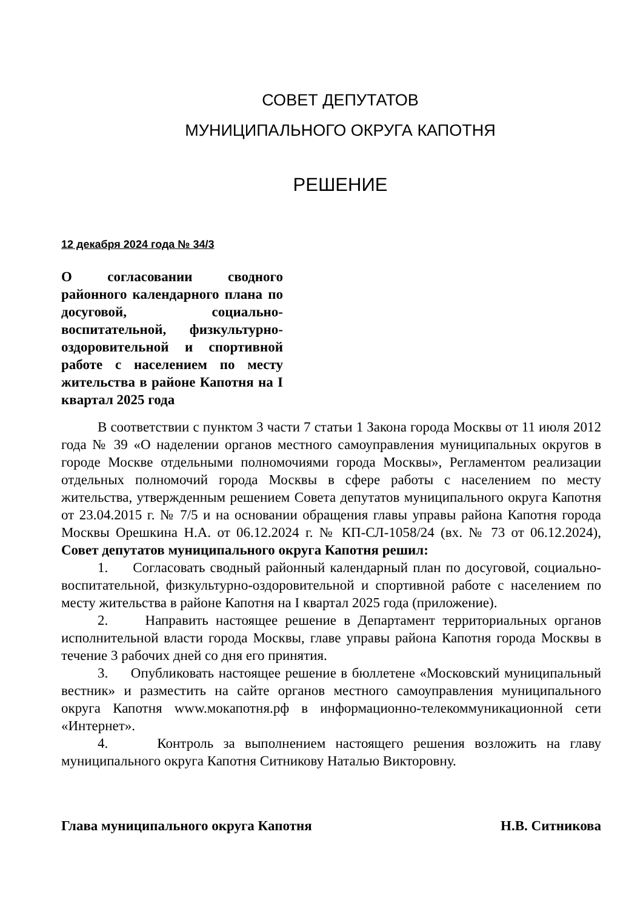СОВЕТ ДЕПУТАТОВ
МУНИЦИПАЛЬНОГО ОКРУГА КАПОТНЯ
РЕШЕНИЕ
12 декабря 2024 года № 34/3
О согласовании сводного районного календарного плана по досуговой, социально-воспитательной, физкультурно-оздоровительной и спортивной работе с населением по месту жительства в районе Капотня на I квартал 2025 года
В соответствии с пунктом 3 части 7 статьи 1 Закона города Москвы от 11 июля 2012 года № 39 «О наделении органов местного самоуправления муниципальных округов в городе Москве отдельными полномочиями города Москвы», Регламентом реализации отдельных полномочий города Москвы в сфере работы с населением по месту жительства, утвержденным решением Совета депутатов муниципального округа Капотня от 23.04.2015 г. № 7/5 и на основании обращения главы управы района Капотня города Москвы Орешкина Н.А. от 06.12.2024 г. № КП-СЛ-1058/24 (вх. № 73 от 06.12.2024), Совет депутатов муниципального округа Капотня решил:
1. Согласовать сводный районный календарный план по досуговой, социально-воспитательной, физкультурно-оздоровительной и спортивной работе с населением по месту жительства в районе Капотня на I квартал 2025 года (приложение).
2. Направить настоящее решение в Департамент территориальных органов исполнительной власти города Москвы, главе управы района Капотня города Москвы в течение 3 рабочих дней со дня его принятия.
3. Опубликовать настоящее решение в бюллетене «Московский муниципальный вестник» и разместить на сайте органов местного самоуправления муниципального округа Капотня www.мокапотня.рф в информационно-телекоммуникационной сети «Интернет».
4. Контроль за выполнением настоящего решения возложить на главу муниципального округа Капотня Ситникову Наталью Викторовну.
Глава муниципального округа Капотня Н.В. Ситникова